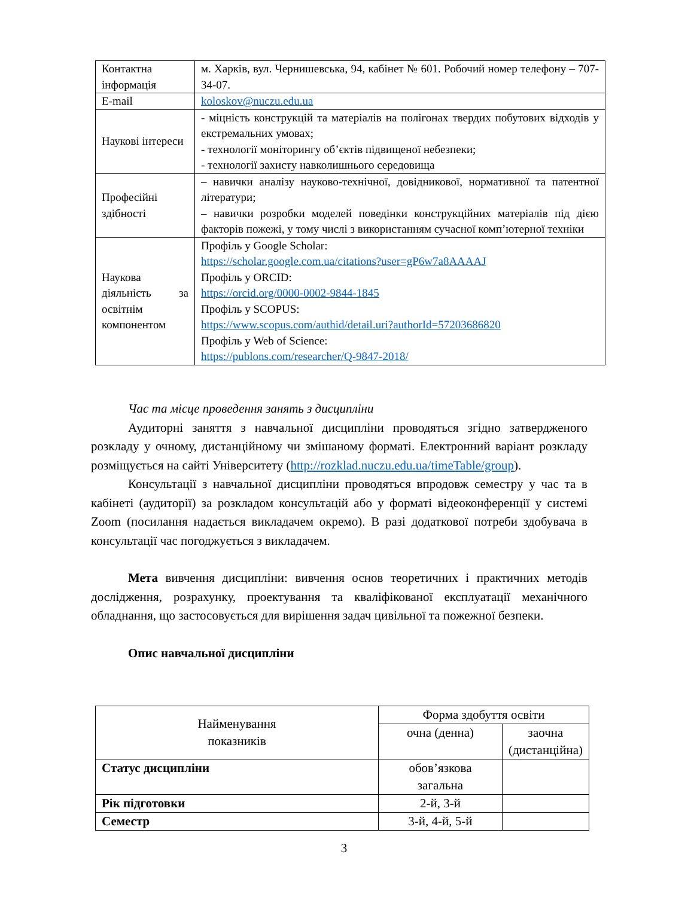| Контактна інформація | м. Харків, вул. Чернишевська, 94, кабінет № 601. Робочий номер телефону – 707-34-07. |
| E-mail | koloskov@nuczu.edu.ua |
| Наукові інтереси | - міцність конструкцій та матеріалів на полігонах твердих побутових відходів у екстремальних умовах; - технології моніторингу об’єктів підвищеної небезпеки; - технології захисту навколишнього середовища |
| Професійні здібності | – навички аналізу науково-технічної, довідникової, нормативної та патентної літератури; – навички розробки моделей поведінки конструкційних матеріалів під дією факторів пожежі, у тому числі з використанням сучасної комп’ютерної техніки |
| Наукова діяльність за освітнім компонентом | Профіль у Google Scholar: https://scholar.google.com.ua/citations?user=gP6w7a8AAAAJ Профіль у ORCID: https://orcid.org/0000-0002-9844-1845 Профіль у SCOPUS: https://www.scopus.com/authid/detail.uri?authorId=57203686820 Профіль у Web of Science: https://publons.com/researcher/Q-9847-2018/ |
Час та місце проведення занять з дисципліни
Аудиторні заняття з навчальної дисципліни проводяться згідно затвердженого розкладу у очному, дистанційному чи змішаному форматі. Електронний варіант розкладу розміщується на сайті Університету (http://rozklad.nuczu.edu.ua/timeTable/group).
Консультації з навчальної дисципліни проводяться впродовж семестру у час та в кабінеті (аудиторії) за розкладом консультацій або у форматі відеоконференції у системі Zoom (посилання надається викладачем окремо). В разі додаткової потреби здобувача в консультації час погоджується з викладачем.
Мета вивчення дисципліни: вивчення основ теоретичних і практичних методів дослідження, розрахунку, проектування та кваліфікованої експлуатації механічного обладнання, що застосовується для вирішення задач цивільної та пожежної безпеки.
Опис навчальної дисципліни
| Найменування показників | Форма здобуття освіти | |
| --- | --- | --- |
| | очна (денна) | заочна (дистанційна) |
| Статус дисципліни | обов’язкова загальна | |
| Рік підготовки | 2-й, 3-й | |
| Семестр | 3-й, 4-й, 5-й | |
3